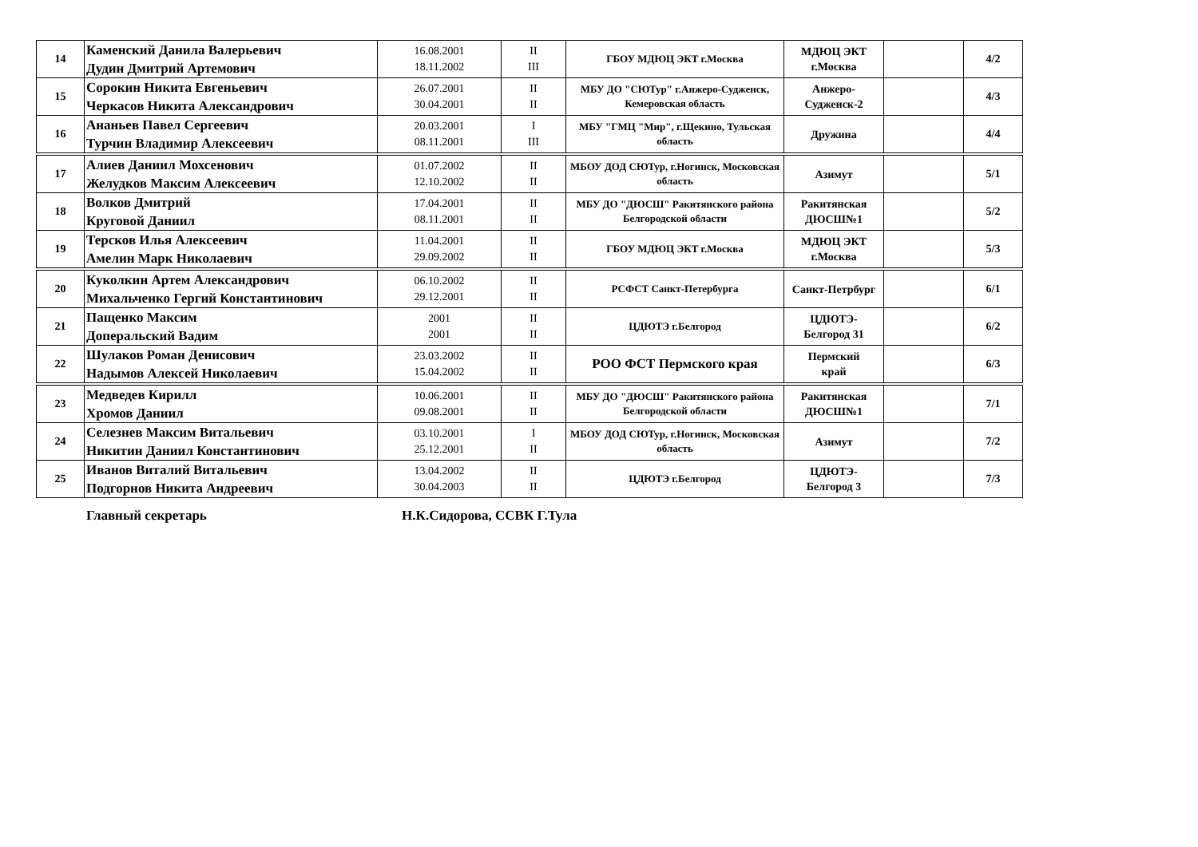| 14 | Каменский Данила Валерьевич Дудин Дмитрий Артемович | 16.08.2001 18.11.2002 | II III | ГБОУ МДЮЦ ЭКТ г.Москва | МДЮЦ ЭКТ г.Москва | | 4/2 |
| 15 | Сорокин Никита Евгеньевич Черкасов Никита Александрович | 26.07.2001 30.04.2001 | II II | МБУ ДО "СЮТур" г.Анжеро-Судженск, Кемеровская область | Анжеро- Судженск-2 | | 4/3 |
| 16 | Ананьев Павел Сергеевич Турчин Владимир Алексеевич | 20.03.2001 08.11.2001 | I III | МБУ "ГМЦ "Мир", г.Щекино, Тульская область | Дружина | | 4/4 |
| 17 | Алиев Даниил Мохсенович Желудков Максим Алексеевич | 01.07.2002 12.10.2002 | II II | МБОУ ДОД СЮТур, г.Ногинск, Московская область | Азимут | | 5/1 |
| 18 | Волков Дмитрий Круговой Даниил | 17.04.2001 08.11.2001 | II II | МБУ ДО "ДЮСШ" Ракитянского района Белгородской области | Ракитянская ДЮСШ№1 | | 5/2 |
| 19 | Терсков Илья Алексеевич Амелин Марк Николаевич | 11.04.2001 29.09.2002 | II II | ГБОУ МДЮЦ ЭКТ г.Москва | МДЮЦ ЭКТ г.Москва | | 5/3 |
| 20 | Куколкин Артем Александрович Михальченко Гергий Константинович | 06.10.2002 29.12.2001 | II II | РСФСТ Санкт-Петербурга | Санкт-Петрбург | | 6/1 |
| 21 | Пащенко Максим Доперальский Вадим | 2001 2001 | II II | ЦДЮТЭ г.Белгород | ЦДЮТЭ- Белгород 31 | | 6/2 |
| 22 | Шулаков Роман Денисович Надымов Алексей Николаевич | 23.03.2002 15.04.2002 | II II | РОО ФСТ Пермского края | Пермский край | | 6/3 |
| 23 | Медведев Кирилл Хромов Даниил | 10.06.2001 09.08.2001 | II II | МБУ ДО "ДЮСШ" Ракитянского района Белгородской области | Ракитянская ДЮСШ№1 | | 7/1 |
| 24 | Селезнев Максим Витальевич Никитин Даниил Константинович | 03.10.2001 25.12.2001 | I II | МБОУ ДОД СЮТур, г.Ногинск, Московская область | Азимут | | 7/2 |
| 25 | Иванов Виталий Витальевич Подгорнов Никита Андреевич | 13.04.2002 30.04.2003 | II II | ЦДЮТЭ г.Белгород | ЦДЮТЭ- Белгород 3 | | 7/3 |
Главный секретарь Н.К.Сидорова, ССВК Г.Тула